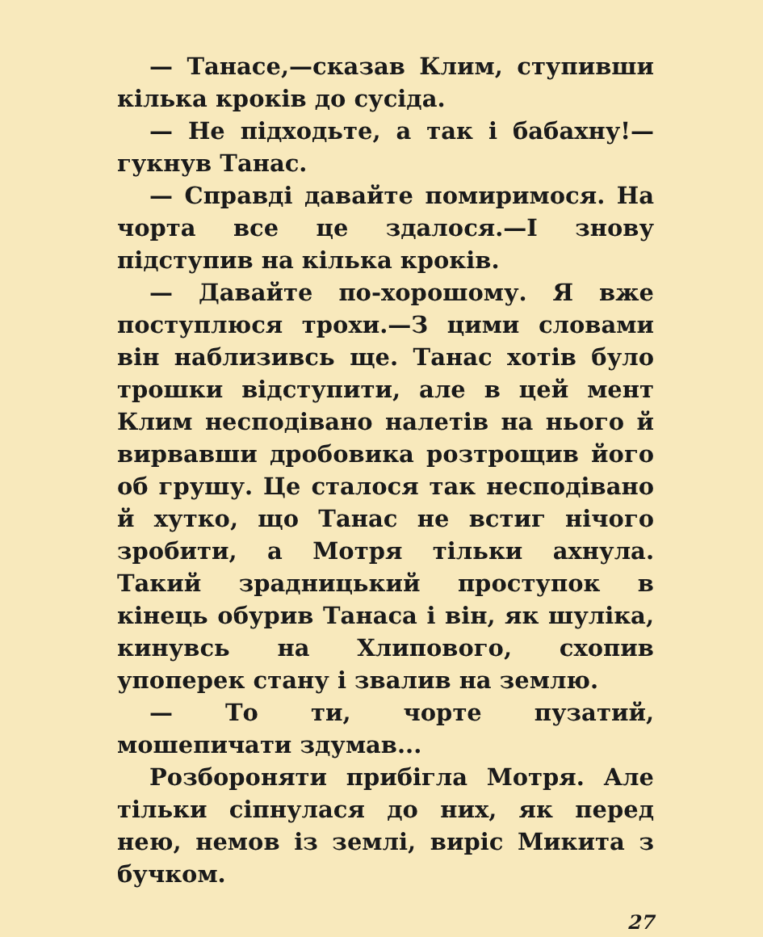— Танасе,—сказав Клим, ступивши кілька кроків до сусіда.
— Не підходьте, а так і бабахну!— гукнув Танас.
— Справді давайте помиримося. На чорта все це здалося.—І знову підступив на кілька кроків.
— Давайте по-хорошому. Я вже поступлюся трохи.—З цими словами він наблизивсь ще. Танас хотів було трошки відступити, але в цей мент Клим несподівано налетів на нього й вирвавши дробовика розтрощив його об грушу. Це сталося так несподівано й хутко, що Танас не встиг нічого зробити, а Мотря тільки ахнула. Такий зрадницький проступок в кінець обурив Танаса і він, як шуліка, кинувсь на Хлипового, схопив упоперек стану і звалив на землю.
— То ти, чорте пузатий, мошепичати здумав...
Розбороняти прибігла Мотря. Але тільки сіпнулася до них, як перед нею, немов із землі, виріс Микита з бучком.
27